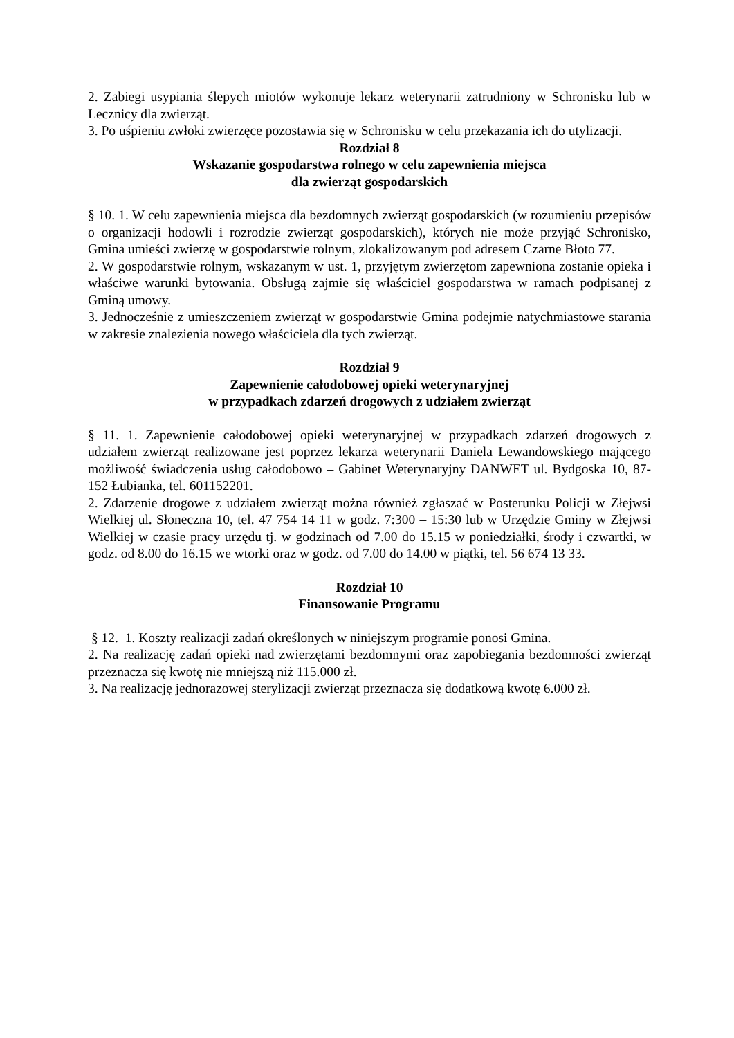2. Zabiegi usypiania ślepych miotów wykonuje lekarz weterynarii zatrudniony w Schronisku lub w Lecznicy dla zwierząt.
3. Po uśpieniu zwłoki zwierzęce pozostawia się w Schronisku w celu przekazania ich do utylizacji.
Rozdział 8
Wskazanie gospodarstwa rolnego w celu zapewnienia miejsca
dla zwierząt gospodarskich
§ 10. 1. W celu zapewnienia miejsca dla bezdomnych zwierząt gospodarskich (w rozumieniu przepisów o organizacji hodowli i rozrodzie zwierząt gospodarskich), których nie może przyjąć Schronisko, Gmina umieści zwierzę w gospodarstwie rolnym, zlokalizowanym pod adresem Czarne Błoto 77.
2. W gospodarstwie rolnym, wskazanym w ust. 1, przyjętym zwierzętom zapewniona zostanie opieka i właściwe warunki bytowania. Obsługą zajmie się właściciel gospodarstwa w ramach podpisanej z Gminą umowy.
3. Jednocześnie z umieszczeniem zwierząt w gospodarstwie Gmina podejmie natychmiastowe starania w zakresie znalezienia nowego właściciela dla tych zwierząt.
Rozdział 9
Zapewnienie całodobowej opieki weterynaryjnej
w przypadkach zdarzeń drogowych z udziałem zwierząt
§ 11. 1. Zapewnienie całodobowej opieki weterynaryjnej w przypadkach zdarzeń drogowych z udziałem zwierząt realizowane jest poprzez lekarza weterynarii Daniela Lewandowskiego mającego możliwość świadczenia usług całodobowo – Gabinet Weterynaryjny DANWET ul. Bydgoska 10, 87-152 Łubianka, tel. 601152201.
2. Zdarzenie drogowe z udziałem zwierząt można również zgłaszać w Posterunku Policji w Złejwsi Wielkiej ul. Słoneczna 10, tel. 47 754 14 11 w godz. 7:300 – 15:30 lub w Urzędzie Gminy w Złejwsi Wielkiej w czasie pracy urzędu tj. w godzinach od 7.00 do 15.15 w poniedziałki, środy i czwartki, w godz. od 8.00 do 16.15 we wtorki oraz w godz. od 7.00 do 14.00 w piątki, tel. 56 674 13 33.
Rozdział 10
Finansowanie Programu
§ 12. 1. Koszty realizacji zadań określonych w niniejszym programie ponosi Gmina.
2. Na realizację zadań opieki nad zwierzętami bezdomnymi oraz zapobiegania bezdomności zwierząt przeznacza się kwotę nie mniejszą niż 115.000 zł.
3. Na realizację jednorazowej sterylizacji zwierząt przeznacza się dodatkową kwotę 6.000 zł.